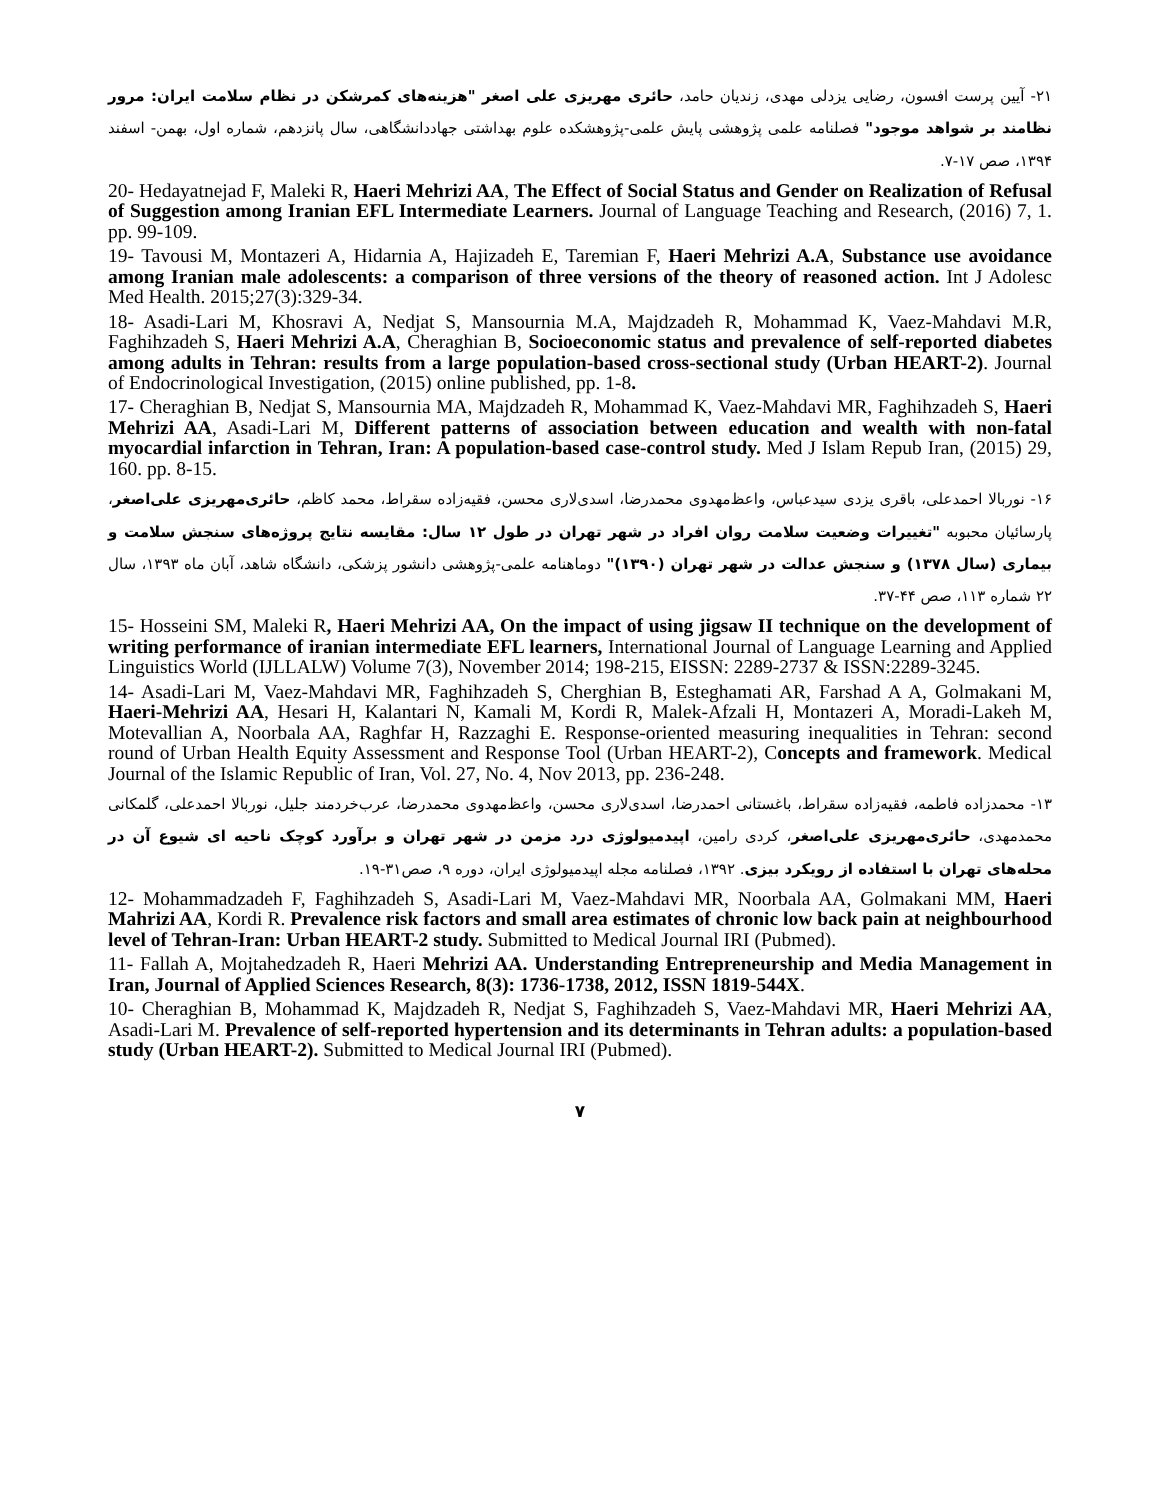۲۱- آیین پرست افسون، رضایی یزدلی مهدی، زندیان حامد، حائری مهریزی علی اصغر "هزینه‌های کمرشکن در نظام سلامت ایران: مرور نظامند بر شواهد موجود" فصلنامه علمی پژوهشی پایش علمی-پژوهشکده علوم بهداشتی جهاددانشگاهی، سال پانزدهم، شماره اول، بهمن- اسفند ۱۳۹۴، صص ۱۷-۷.
20- Hedayatnejad F, Maleki R, Haeri Mehrizi AA, The Effect of Social Status and Gender on Realization of Refusal of Suggestion among Iranian EFL Intermediate Learners. Journal of Language Teaching and Research, (2016) 7, 1. pp. 99-109.
19- Tavousi M, Montazeri A, Hidarnia A, Hajizadeh E, Taremian F, Haeri Mehrizi A.A, Substance use avoidance among Iranian male adolescents: a comparison of three versions of the theory of reasoned action. Int J Adolesc Med Health. 2015;27(3):329-34.
18- Asadi-Lari M, Khosravi A, Nedjat S, Mansournia M.A, Majdzadeh R, Mohammad K, Vaez-Mahdavi M.R, Faghihzadeh S, Haeri Mehrizi A.A, Cheraghian B, Socioeconomic status and prevalence of self-reported diabetes among adults in Tehran: results from a large population-based cross-sectional study (Urban HEART-2). Journal of Endocrinological Investigation, (2015) online published, pp. 1-8.
17- Cheraghian B, Nedjat S, Mansournia MA, Majdzadeh R, Mohammad K, Vaez-Mahdavi MR, Faghihzadeh S, Haeri Mehrizi AA, Asadi-Lari M, Different patterns of association between education and wealth with non-fatal myocardial infarction in Tehran, Iran: A population-based case-control study. Med J Islam Repub Iran, (2015) 29, 160. pp. 8-15.
۱۶- نوربالا احمدعلی، باقری یزدی سیدعباس، واعظ‌مهدوی محمدرضا، اسدی‌لاری محسن، فقیه‌زاده سقراط، محمد کاظم، حائری‌مهریزی علی‌اصغر، پارسائیان محبوبه "تغییرات وضعیت سلامت روان افراد در شهر تهران در طول ۱۲ سال: مقایسه نتایج پروژه‌های سنجش سلامت و بیماری (سال ۱۳۷۸) و سنجش عدالت در شهر تهران (۱۳۹۰)" دوماهنامه علمی-پژوهشی دانشور پزشکی، دانشگاه شاهد، آبان ماه ۱۳۹۳، سال ۲۲ شماره ۱۱۳، صص ۴۴-۳۷.
15- Hosseini SM, Maleki R, Haeri Mehrizi AA, On the impact of using jigsaw II technique on the development of writing performance of iranian intermediate EFL learners, International Journal of Language Learning and Applied Linguistics World (IJLLALW) Volume 7(3), November 2014; 198-215, EISSN: 2289-2737 & ISSN:2289-3245.
14- Asadi-Lari M, Vaez-Mahdavi MR, Faghihzadeh S, Cherghian B, Esteghamati AR, Farshad A A, Golmakani M, Haeri-Mehrizi AA, Hesari H, Kalantari N, Kamali M, Kordi R, Malek-Afzali H, Montazeri A, Moradi-Lakeh M, Motevallian A, Noorbala AA, Raghfar H, Razzaghi E. Response-oriented measuring inequalities in Tehran: second round of Urban Health Equity Assessment and Response Tool (Urban HEART-2), Concepts and framework. Medical Journal of the Islamic Republic of Iran, Vol. 27, No. 4, Nov 2013, pp. 236-248.
۱۳- محمدزاده فاطمه، فقیه‌زاده سقراط، باغستانی احمدرضا، اسدی‌لاری محسن، واعظ‌مهدوی محمدرضا، عرب‌خردمند جلیل، نوربالا احمدعلی، گلمکانی محمدمهدی، حائری‌مهریزی علی‌اصغر، کردی رامین، اپیدمیولوژی درد مزمن در شهر تهران و برآورد کوچک ناحیه ای شیوع آن در محله‌های تهران با استفاده از رویکرد بیزی. ۱۳۹۲، فصلنامه مجله اپیدمیولوژی ایران، دوره ۹، صص۳۱-۱۹.
12- Mohammadzadeh F, Faghihzadeh S, Asadi-Lari M, Vaez-Mahdavi MR, Noorbala AA, Golmakani MM, Haeri Mahrizi AA, Kordi R. Prevalence risk factors and small area estimates of chronic low back pain at neighbourhood level of Tehran-Iran: Urban HEART-2 study. Submitted to Medical Journal IRI (Pubmed).
11- Fallah A, Mojtahedzadeh R, Haeri Mehrizi AA. Understanding Entrepreneurship and Media Management in Iran, Journal of Applied Sciences Research, 8(3): 1736-1738, 2012, ISSN 1819-544X.
10- Cheraghian B, Mohammad K, Majdzadeh R, Nedjat S, Faghihzadeh S, Vaez-Mahdavi MR, Haeri Mehrizi AA, Asadi-Lari M. Prevalence of self-reported hypertension and its determinants in Tehran adults: a population-based study (Urban HEART-2). Submitted to Medical Journal IRI (Pubmed).
۷